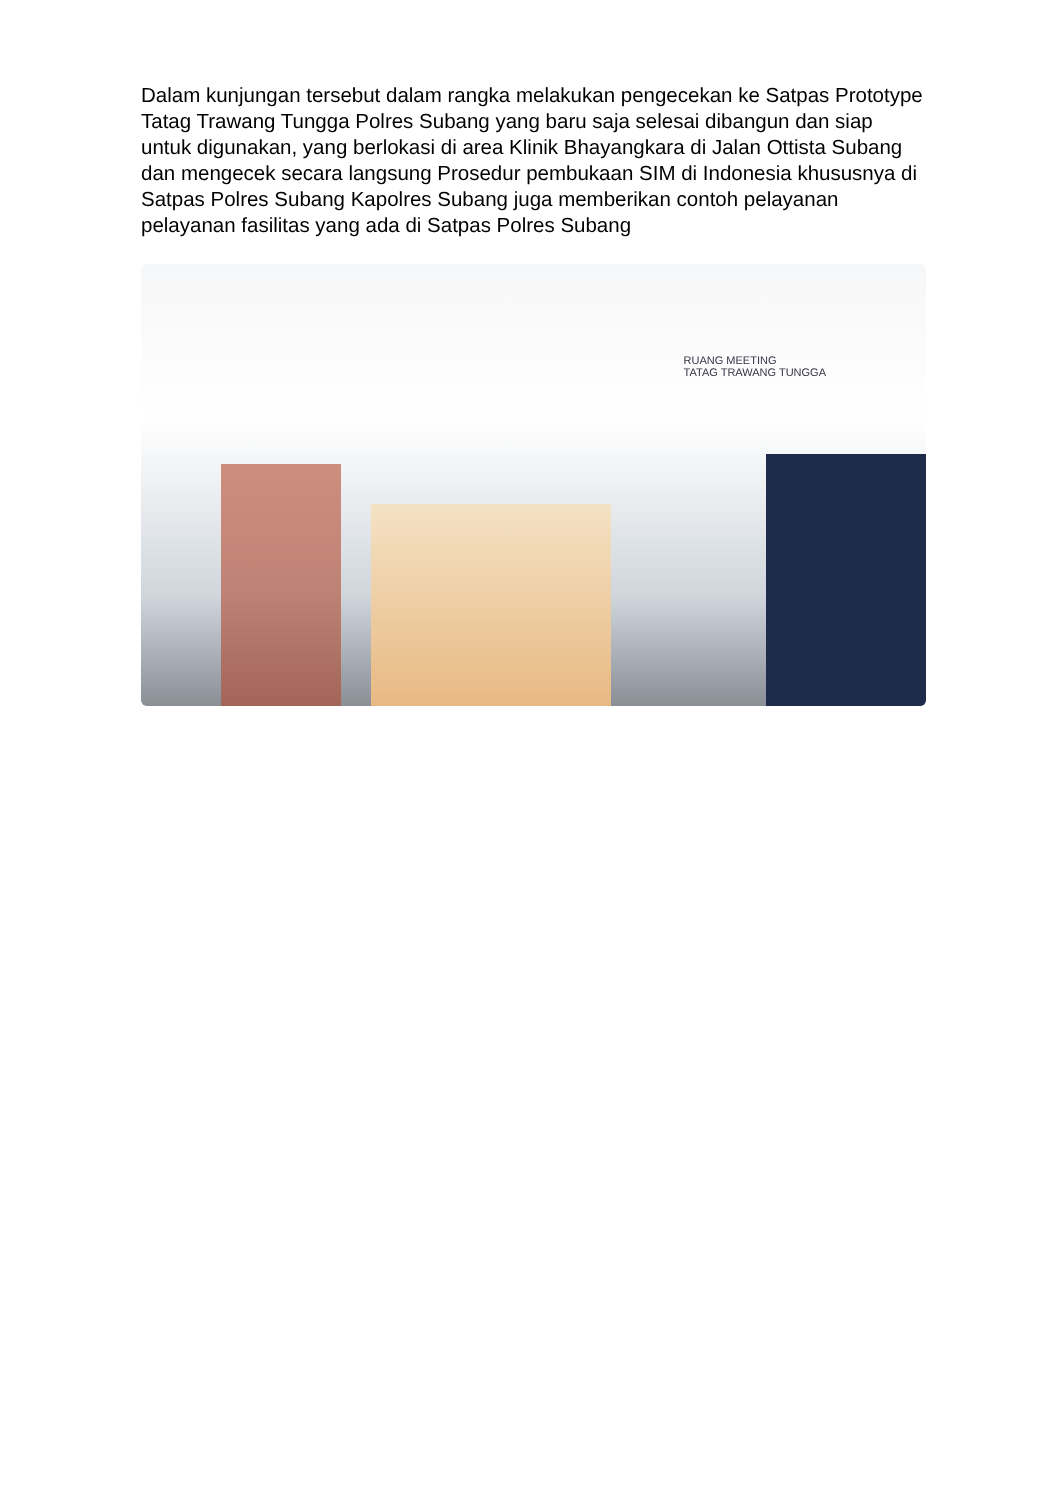Dalam kunjungan tersebut dalam rangka melakukan pengecekan ke Satpas Prototype Tatag Trawang Tungga Polres Subang yang baru saja selesai dibangun dan siap untuk digunakan, yang berlokasi di area Klinik Bhayangkara di Jalan Ottista Subang dan mengecek secara langsung Prosedur pembukaan SIM di Indonesia khususnya di Satpas Polres Subang Kapolres Subang juga memberikan contoh pelayanan pelayanan fasilitas yang ada di Satpas Polres Subang
RUANG MEETING
TATAG TRAWANG TUNGGA